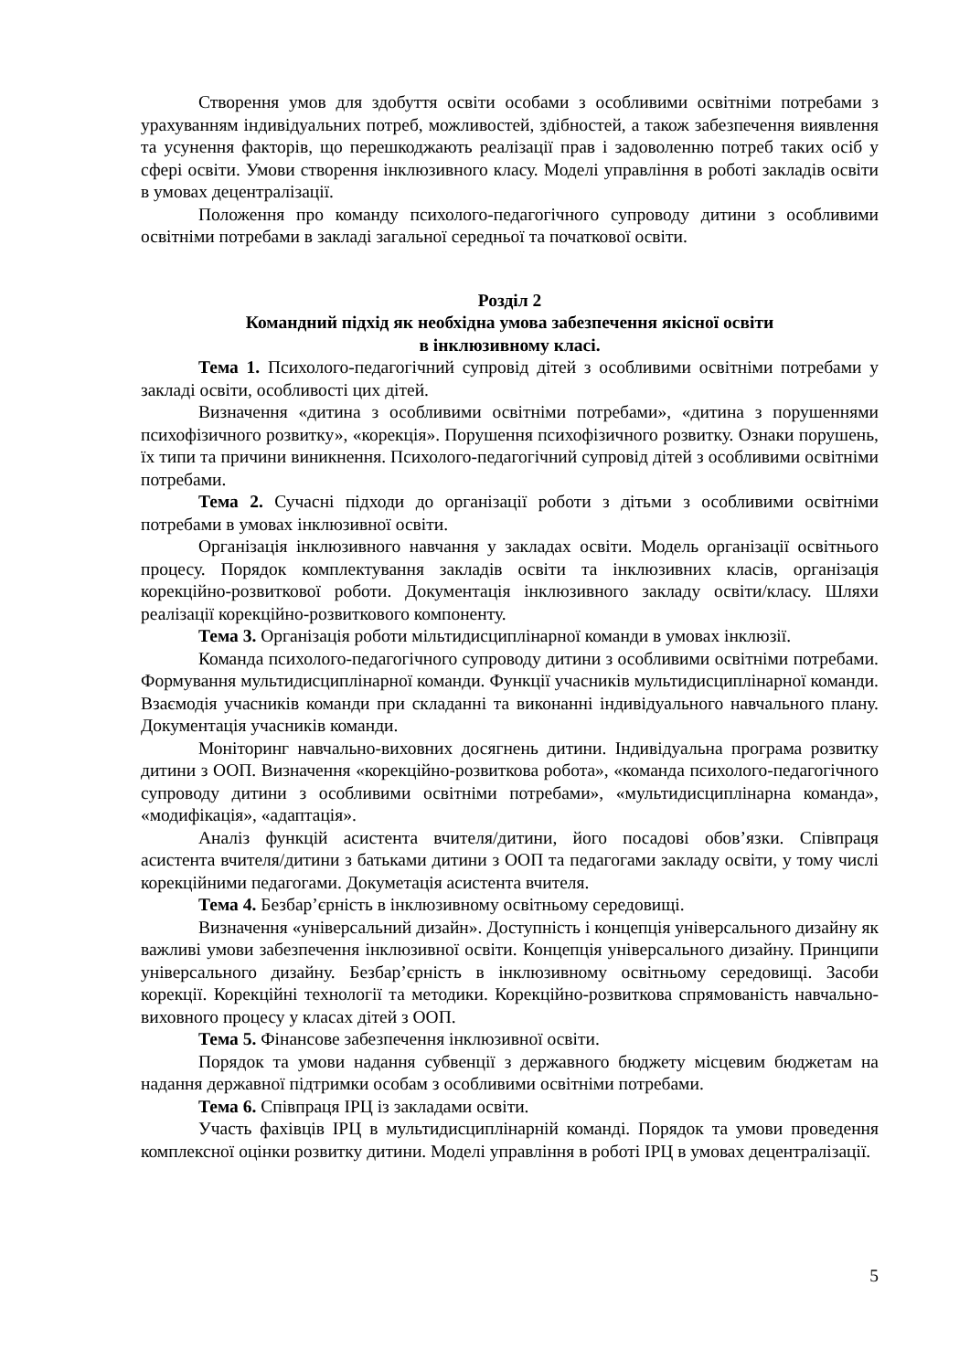Створення умов для здобуття освіти особами з особливими освітніми потребами з урахуванням індивідуальних потреб, можливостей, здібностей, а також забезпечення виявлення та усунення факторів, що перешкоджають реалізації прав і задоволенню потреб таких осіб у сфері освіти. Умови створення інклюзивного класу. Моделі управління в роботі закладів освіти в умовах децентралізації.
Положення про команду психолого-педагогічного супроводу дитини з особливими освітніми потребами в закладі загальної середньої та початкової освіти.
Розділ 2
Командний підхід як необхідна умова забезпечення якісної освіти
в інклюзивному класі.
Тема 1. Психолого-педагогічний супровід дітей з особливими освітніми потребами у закладі освіти, особливості цих дітей.
Визначення «дитина з особливими освітніми потребами», «дитина з порушеннями психофізичного розвитку», «корекція». Порушення психофізичного розвитку. Ознаки порушень, їх типи та причини виникнення. Психолого-педагогічний супровід дітей з особливими освітніми потребами.
Тема 2. Сучасні підходи до організації роботи з дітьми з особливими освітніми потребами в умовах інклюзивної освіти.
Організація інклюзивного навчання у закладах освіти. Модель організації освітнього процесу. Порядок комплектування закладів освіти та інклюзивних класів, організація корекційно-розвиткової роботи. Документація інклюзивного закладу освіти/класу. Шляхи реалізації корекційно-розвиткового компоненту.
Тема 3. Організація роботи мільтидисциплінарної команди в умовах інклюзії.
Команда психолого-педагогічного супроводу дитини з особливими освітніми потребами. Формування мультидисциплінарної команди. Функції учасників мультидисциплінарної команди. Взаємодія учасників команди при складанні та виконанні індивідуального навчального плану. Документація учасників команди.
Моніторинг навчально-виховних досягнень дитини. Індивідуальна програма розвитку дитини з ООП. Визначення «корекційно-розвиткова робота», «команда психолого-педагогічного супроводу дитини з особливими освітніми потребами», «мультидисциплінарна команда», «модифікація», «адаптація».
Аналіз функцій асистента вчителя/дитини, його посадові обов’язки. Співпраця асистента вчителя/дитини з батьками дитини з ООП та педагогами закладу освіти, у тому числі корекційними педагогами. Докуметація асистента вчителя.
Тема 4. Безбар’єрність в інклюзивному освітньому середовищі.
Визначення «універсальний дизайн». Доступність і концепція універсального дизайну як важливі умови забезпечення інклюзивної освіти. Концепція універсального дизайну. Принципи універсального дизайну. Безбар’єрність в інклюзивному освітньому середовищі. Засоби корекції. Корекційні технології та методики. Корекційно-розвиткова спрямованість навчально-виховного процесу у класах дітей з ООП.
Тема 5. Фінансове забезпечення інклюзивної освіти.
Порядок та умови надання субвенції з державного бюджету місцевим бюджетам на надання державної підтримки особам з особливими освітніми потребами.
Тема 6. Співпраця ІРЦ із закладами освіти.
Участь фахівців ІРЦ в мультидисциплінарній команді. Порядок та умови проведення комплексної оцінки розвитку дитини. Моделі управління в роботі ІРЦ в умовах децентралізації.
5